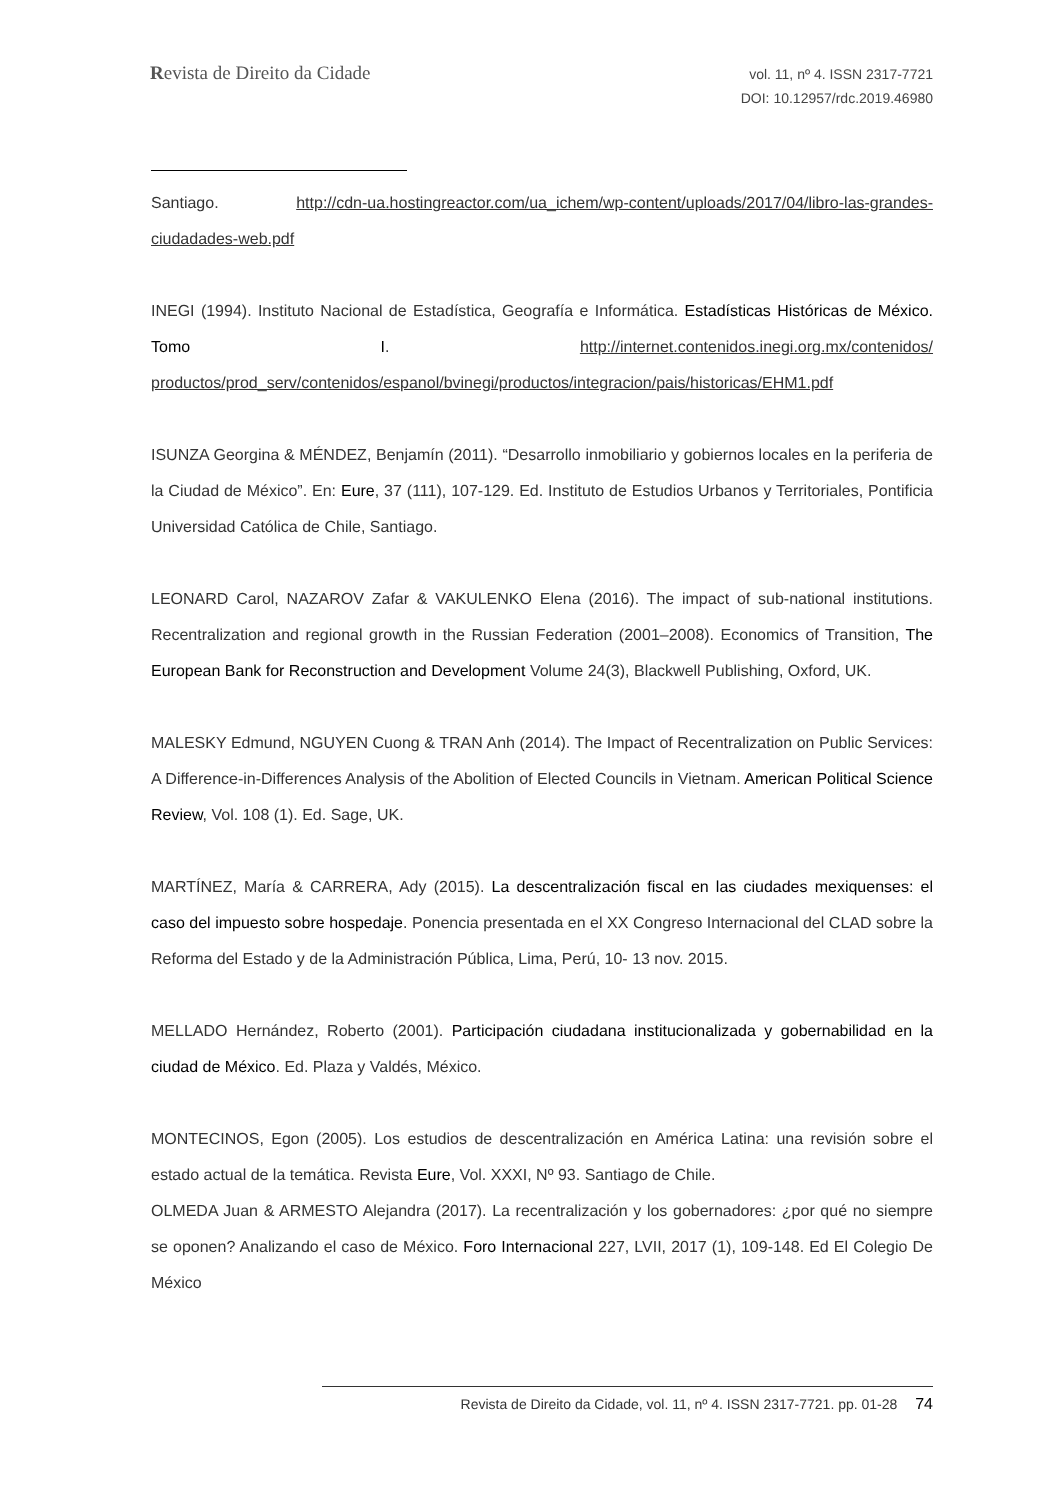Revista de Direito da Cidade
vol. 11, nº 4. ISSN 2317-7721
DOI: 10.12957/rdc.2019.46980
Santiago. http://cdn-ua.hostingreactor.com/ua_ichem/wp-content/uploads/2017/04/libro-las-grandes-ciudadades-web.pdf
INEGI (1994). Instituto Nacional de Estadística, Geografía e Informática. Estadísticas Históricas de México. Tomo I. http://internet.contenidos.inegi.org.mx/contenidos/ productos/prod_serv/contenidos/espanol/bvinegi/productos/integracion/pais/historicas/EHM1.pdf
ISUNZA Georgina & MÉNDEZ, Benjamín (2011). “Desarrollo inmobiliario y gobiernos locales en la periferia de la Ciudad de México”. En: Eure, 37 (111), 107-129. Ed. Instituto de Estudios Urbanos y Territoriales, Pontificia Universidad Católica de Chile, Santiago.
LEONARD Carol, NAZAROV Zafar & VAKULENKO Elena (2016). The impact of sub-national institutions. Recentralization and regional growth in the Russian Federation (2001–2008). Economics of Transition, The European Bank for Reconstruction and Development Volume 24(3), Blackwell Publishing, Oxford, UK.
MALESKY Edmund, NGUYEN Cuong & TRAN Anh (2014). The Impact of Recentralization on Public Services: A Difference-in-Differences Analysis of the Abolition of Elected Councils in Vietnam. American Political Science Review, Vol. 108 (1). Ed. Sage, UK.
MARTÍNEZ, María & CARRERA, Ady (2015). La descentralización fiscal en las ciudades mexiquenses: el caso del impuesto sobre hospedaje. Ponencia presentada en el XX Congreso Internacional del CLAD sobre la Reforma del Estado y de la Administración Pública, Lima, Perú, 10- 13 nov. 2015.
MELLADO Hernández, Roberto (2001). Participación ciudadana institucionalizada y gobernabilidad en la ciudad de México. Ed. Plaza y Valdés, México.
MONTECINOS, Egon (2005). Los estudios de descentralización en América Latina: una revisión sobre el estado actual de la temática. Revista Eure, Vol. XXXI, Nº 93. Santiago de Chile.
OLMEDA Juan & ARMESTO Alejandra (2017). La recentralización y los gobernadores: ¿por qué no siempre se oponen? Analizando el caso de México. Foro Internacional 227, LVII, 2017 (1), 109-148. Ed El Colegio De México
Revista de Direito da Cidade, vol. 11, nº 4. ISSN 2317-7721. pp. 01-28 74